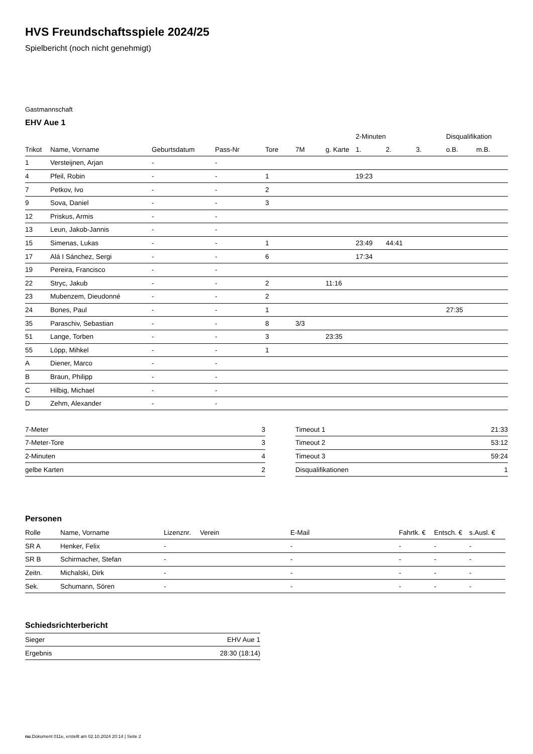HVS Freundschaftsspiele 2024/25
Spielbericht (noch nicht genehmigt)
Gastmannschaft
EHV Aue 1
| | | | | | | | 2-Minuten | | | Disqualifikation | |
| --- | --- | --- | --- | --- | --- | --- | --- | --- | --- | --- | --- |
| Trikot | Name, Vorname | Geburtsdatum | Pass-Nr | Tore | 7M | g. Karte | 1. | 2. | 3. | o.B. | m.B. |
| 1 | Versteijnen, Arjan | - | - | | | | | | | | |
| 4 | Pfeil, Robin | - | - | 1 | | | 19:23 | | | | |
| 7 | Petkov, Ivo | - | - | 2 | | | | | | | |
| 9 | Sova, Daniel | - | - | 3 | | | | | | | |
| 12 | Priskus, Armis | - | - | | | | | | | | |
| 13 | Leun, Jakob-Jannis | - | - | | | | | | | | |
| 15 | Simenas, Lukas | - | - | 1 | | | 23:49 | 44:41 | | | |
| 17 | Alá I Sánchez, Sergi | - | - | 6 | | | 17:34 | | | | |
| 19 | Pereira, Francisco | - | - | | | | | | | | |
| 22 | Stryc, Jakub | - | - | 2 | | 11:16 | | | | | |
| 23 | Mubenzem, Dieudonné | - | - | 2 | | | | | | | |
| 24 | Bones, Paul | - | - | 1 | | | | | | 27:35 | |
| 35 | Paraschiv, Sebastian | - | - | 8 | 3/3 | | | | | | |
| 51 | Lange, Torben | - | - | 3 | | 23:35 | | | | | |
| 55 | Löpp, Mihkel | - | - | 1 | | | | | | | |
| A | Diener, Marco | - | - | | | | | | | | |
| B | Braun, Philipp | - | - | | | | | | | | |
| C | Hilbig, Michael | - | - | | | | | | | | |
| D | Zehm, Alexander | - | - | | | | | | | | |
| 7-Meter | 3 |
| 7-Meter-Tore | 3 |
| 2-Minuten | 4 |
| gelbe Karten | 2 |
| Timeout 1 | 21:33 |
| Timeout 2 | 53:12 |
| Timeout 3 | 59:24 |
| Disqualifikationen | 1 |
Personen
| Rolle | Name, Vorname | Lizenznr. | Verein | E-Mail | Fahrtk. € | Entsch. € | s.Ausl. € |
| --- | --- | --- | --- | --- | --- | --- | --- |
| SR A | Henker, Felix | - | | - | - | - | - |
| SR B | Schirmacher, Stefan | - | | - | - | - | - |
| Zeitn. | Michalski, Dirk | - | | - | - | - | - |
| Sek. | Schumann, Sören | - | | - | - | - | - |
Schiedsrichterbericht
| Sieger | EHV Aue 1 |
| Ergebnis | 28:30 (18:14) |
nu.Dokument 011e, erstellt am 02.10.2024 20:14 | Seite 2